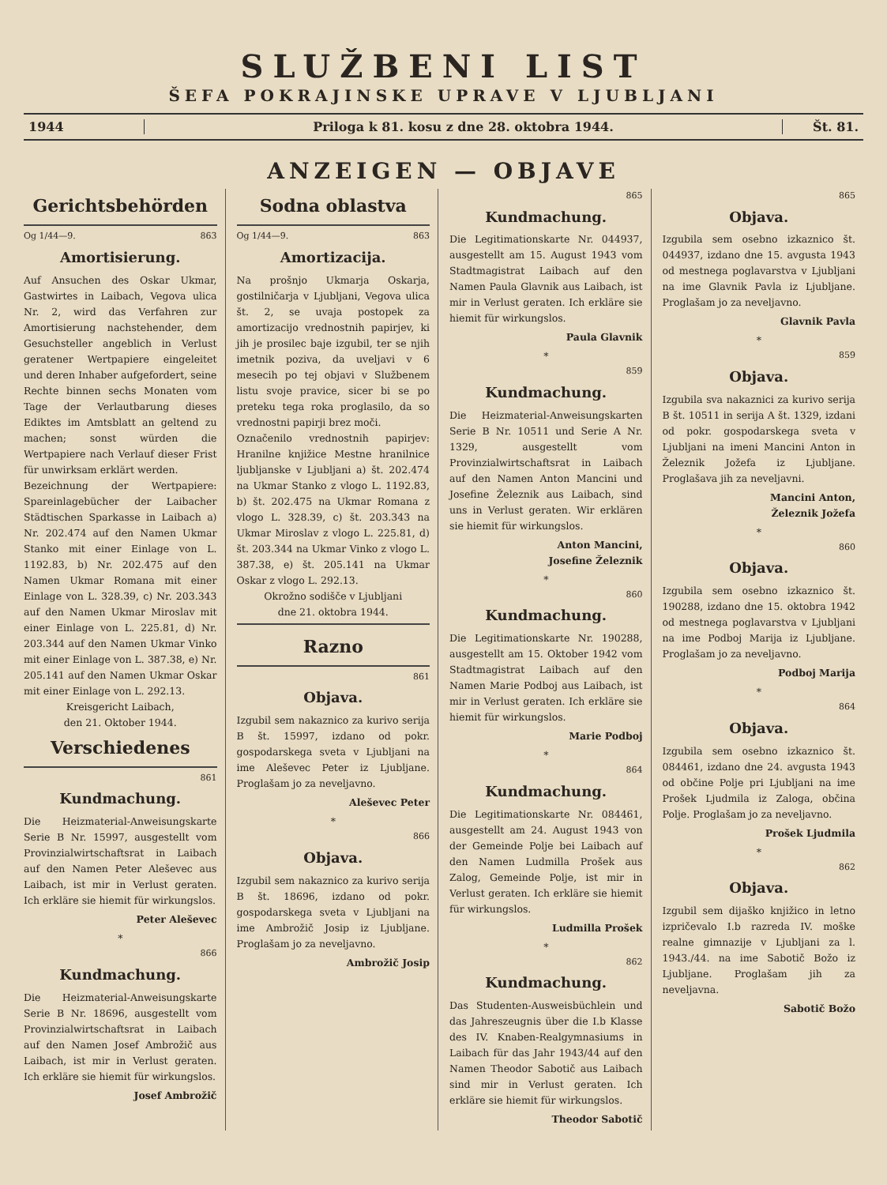SLUŽBENI LIST
ŠEFA POKRAJINSKE UPRAVE V LJUBLJANI
1944 Priloga k 81. kosu z dne 28. oktobra 1944.
Št. 81.
ANZEIGEN — OBJAVE
Gerichtsbehörden
Og 1/44—9. 863
Amortisierung.
Auf Ansuchen des Oskar Ukmar, Gastwirtes in Laibach, Vegova ulica Nr. 2, wird das Verfahren zur Amortisierung nachstehender, dem Gesuchsteller angeblich in Verlust geratener Wertpapiere eingeleitet und deren Inhaber aufgefordert, seine Rechte binnen sechs Monaten vom Tage der Verlautbarung dieses Ediktes im Amtsblatt an geltend zu machen; sonst würden die Wertpapiere nach Verlauf dieser Frist für unwirksam erklärt werden.
Bezeichnung der Wertpapiere: Spareinlagebücher der Laibacher Städtischen Sparkasse in Laibach a) Nr. 202.474 auf den Namen Ukmar Stanko mit einer Einlage von L. 1192.83, b) Nr. 202.475 auf den Namen Ukmar Romana mit einer Einlage von L. 328.39, c) Nr. 203.343 auf den Namen Ukmar Miroslav mit einer Einlage von L. 225.81, d) Nr. 203.344 auf den Namen Ukmar Vinko mit einer Einlage von L. 387.38, e) Nr. 205.141 auf den Namen Ukmar Oskar mit einer Einlage von L. 292.13.
Kreisgericht Laibach,
den 21. Oktober 1944.
Verschiedenes
861
Kundmachung.
Die Heizmaterial-Anweisungskarte Serie B Nr. 15997, ausgestellt vom Provinzialwirtschaftsrat in Laibach auf den Namen Peter Aleševec aus Laibach, ist mir in Verlust geraten. Ich erkläre sie hiemit für wirkungslos.
Peter Aleševec
*
866
Kundmachung.
Die Heizmaterial-Anweisungskarte Serie B Nr. 18696, ausgestellt vom Provinzialwirtschaftsrat in Laibach auf den Namen Josef Ambrožič aus Laibach, ist mir in Verlust geraten. Ich erkläre sie hiemit für wirkungslos.
Josef Ambrožič
Sodna oblastva
Og 1/44—9. 863
Amortizacija.
Na prošnjo Ukmarja Oskarja, gostilničarja v Ljubljani, Vegova ulica št. 2, se uvaja postopek za amortizacijo vrednostnih papirjev, ki jih je prosilec baje izgubil, ter se njih imetnik poziva, da uveljavi v 6 mesecih po tej objavi v Službenem listu svoje pravice, sicer bi se po preteku tega roka proglasilo, da so vrednostni papirji brez moči.
Označenilo vrednostnih papirjev: Hranilne knjižice Mestne hranilnice ljubljanske v Ljubljani a) št. 202.474 na Ukmar Stanko z vlogo L. 1192.83, b) št. 202.475 na Ukmar Romana z vlogo L. 328.39, c) št. 203.343 na Ukmar Miroslav z vlogo L. 225.81, d) št. 203.344 na Ukmar Vinko z vlogo L. 387.38, e) št. 205.141 na Ukmar Oskar z vlogo L. 292.13.
Okrožno sodišče v Ljubljani
dne 21. oktobra 1944.
Razno
861
Objava.
Izgubil sem nakaznico za kurivo serija B št. 15997, izdano od pokr. gospodarskega sveta v Ljubljani na ime Aleševec Peter iz Ljubljane. Proglašam jo za neveljavno.
Aleševec Peter
*
866
Objava.
Izgubil sem nakaznico za kurivo serija B št. 18696, izdano od pokr. gospodarskega sveta v Ljubljani na ime Ambrožič Josip iz Ljubljane. Proglašam jo za neveljavno.
Ambrožič Josip
865
Kundmachung.
Die Legitimationskarte Nr. 044937, ausgestellt am 15. August 1943 vom Stadtmagistrat Laibach auf den Namen Paula Glavnik aus Laibach, ist mir in Verlust geraten. Ich erkläre sie hiemit für wirkungslos.
Paula Glavnik
*
859
Kundmachung.
Die Heizmaterial-Anweisungskarten Serie B Nr. 10511 und Serie A Nr. 1329, ausgestellt vom Provinzialwirtschaftsrat in Laibach auf den Namen Anton Mancini und Josefine Železnik aus Laibach, sind uns in Verlust geraten. Wir erklären sie hiemit für wirkungslos.
Anton Mancini,
Josefine Železnik
*
860
Kundmachung.
Die Legitimationskarte Nr. 190288, ausgestellt am 15. Oktober 1942 vom Stadtmagistrat Laibach auf den Namen Marie Podboj aus Laibach, ist mir in Verlust geraten. Ich erkläre sie hiemit für wirkungslos.
Marie Podboj
*
864
Kundmachung.
Die Legitimationskarte Nr. 084461, ausgestellt am 24. August 1943 von der Gemeinde Polje bei Laibach auf den Namen Ludmilla Prošek aus Zalog, Gemeinde Polje, ist mir in Verlust geraten. Ich erkläre sie hiemit für wirkungslos.
Ludmilla Prošek
*
862
Kundmachung.
Das Studenten-Ausweisbüchlein und das Jahreszeugnis über die I.b Klasse des IV. Knaben-Realgymnasiums in Laibach für das Jahr 1943/44 auf den Namen Theodor Sabotič aus Laibach sind mir in Verlust geraten. Ich erkläre sie hiemit für wirkungslos.
Theodor Sabotič
865
Objava.
Izgubila sem osebno izkaznico št. 044937, izdano dne 15. avgusta 1943 od mestnega poglavarstva v Ljubljani na ime Glavnik Pavla iz Ljubljane. Proglašam jo za neveljavno.
Glavnik Pavla
*
859
Objava.
Izgubila sva nakaznici za kurivo serija B št. 10511 in serija A št. 1329, izdani od pokr. gospodarskega sveta v Ljubljani na imeni Mancini Anton in Železnik Jožefa iz Ljubljane. Proglašava jih za neveljavni.
Mancini Anton,
Železnik Jožefa
*
860
Objava.
Izgubila sem osebno izkaznico št. 190288, izdano dne 15. oktobra 1942 od mestnega poglavarstva v Ljubljani na ime Podboj Marija iz Ljubljane. Proglašam jo za neveljavno.
Podboj Marija
*
864
Objava.
Izgubila sem osebno izkaznico št. 084461, izdano dne 24. avgusta 1943 od občine Polje pri Ljubljani na ime Prošek Ljudmila iz Zaloga, občina Polje. Proglašam jo za neveljavno.
Prošek Ljudmila
*
862
Objava.
Izgubil sem dijaško knjižico in letno izpričevalo I.b razreda IV. moške realne gimnazije v Ljubljani za l. 1943./44. na ime Sabotič Božo iz Ljubljane. Proglašam jih za neveljavna.
Sabotič Božo